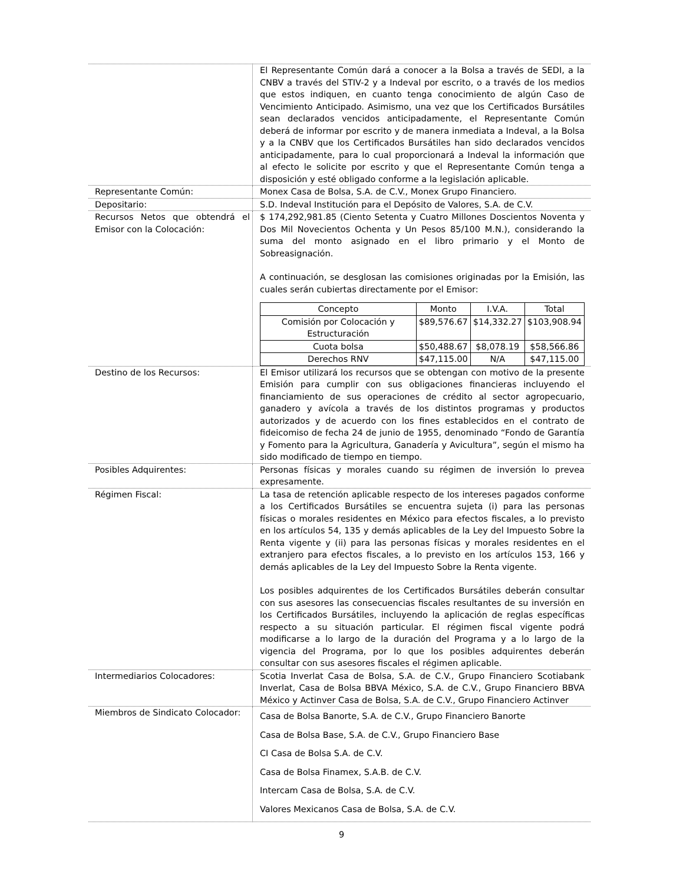| | El Representante Común dará a conocer a la Bolsa a través de SEDI, a la CNBV a través del STIV-2 y a Indeval por escrito, o a través de los medios que estos indiquen, en cuanto tenga conocimiento de algún Caso de Vencimiento Anticipado. Asimismo, una vez que los Certificados Bursátiles sean declarados vencidos anticipadamente, el Representante Común deberá de informar por escrito y de manera inmediata a Indeval, a la Bolsa y a la CNBV que los Certificados Bursátiles han sido declarados vencidos anticipadamente, para lo cual proporcionará a Indeval la información que al efecto le solicite por escrito y que el Representante Común tenga a disposición y esté obligado conforme a la legislación aplicable. |
| Representante Común: | Monex Casa de Bolsa, S.A. de C.V., Monex Grupo Financiero. |
| Depositario: | S.D. Indeval Institución para el Depósito de Valores, S.A. de C.V. |
| Recursos Netos que obtendrá el Emisor con la Colocación: | $ 174,292,981.85 (Ciento Setenta y Cuatro Millones Doscientos Noventa y Dos Mil Novecientos Ochenta y Un Pesos 85/100 M.N.), considerando la suma del monto asignado en el libro primario y el Monto de Sobreasignación. A continuación, se desglosan las comisiones originadas por la Emisión, las cuales serán cubiertas directamente por el Emisor: / Concepto / Monto / I.V.A. / Total / / --- / --- / --- / --- / / Comisión por Colocación y Estructuración / $89,576.67 / $14,332.27 / $103,908.94 / / Cuota bolsa / $50,488.67 / $8,078.19 / $58,566.86 / / Derechos RNV / $47,115.00 / N/A / $47,115.00 / |
| Destino de los Recursos: | El Emisor utilizará los recursos que se obtengan con motivo de la presente Emisión para cumplir con sus obligaciones financieras incluyendo el financiamiento de sus operaciones de crédito al sector agropecuario, ganadero y avícola a través de los distintos programas y productos autorizados y de acuerdo con los fines establecidos en el contrato de fideicomiso de fecha 24 de junio de 1955, denominado “Fondo de Garantía y Fomento para la Agricultura, Ganadería y Avicultura”, según el mismo ha sido modificado de tiempo en tiempo. |
| Posibles Adquirentes: | Personas físicas y morales cuando su régimen de inversión lo prevea expresamente. |
| Régimen Fiscal: | La tasa de retención aplicable respecto de los intereses pagados conforme a los Certificados Bursátiles se encuentra sujeta (i) para las personas físicas o morales residentes en México para efectos fiscales, a lo previsto en los artículos 54, 135 y demás aplicables de la Ley del Impuesto Sobre la Renta vigente y (ii) para las personas físicas y morales residentes en el extranjero para efectos fiscales, a lo previsto en los artículos 153, 166 y demás aplicables de la Ley del Impuesto Sobre la Renta vigente. Los posibles adquirentes de los Certificados Bursátiles deberán consultar con sus asesores las consecuencias fiscales resultantes de su inversión en los Certificados Bursátiles, incluyendo la aplicación de reglas específicas respecto a su situación particular. El régimen fiscal vigente podrá modificarse a lo largo de la duración del Programa y a lo largo de la vigencia del Programa, por lo que los posibles adquirentes deberán consultar con sus asesores fiscales el régimen aplicable. |
| Intermediarios Colocadores: | Scotia Inverlat Casa de Bolsa, S.A. de C.V., Grupo Financiero Scotiabank Inverlat, Casa de Bolsa BBVA México, S.A. de C.V., Grupo Financiero BBVA México y Actinver Casa de Bolsa, S.A. de C.V., Grupo Financiero Actinver |
| Miembros de Sindicato Colocador: | Casa de Bolsa Banorte, S.A. de C.V., Grupo Financiero Banorte Casa de Bolsa Base, S.A. de C.V., Grupo Financiero Base CI Casa de Bolsa S.A. de C.V. Casa de Bolsa Finamex, S.A.B. de C.V. Intercam Casa de Bolsa, S.A. de C.V. Valores Mexicanos Casa de Bolsa, S.A. de C.V. |
9